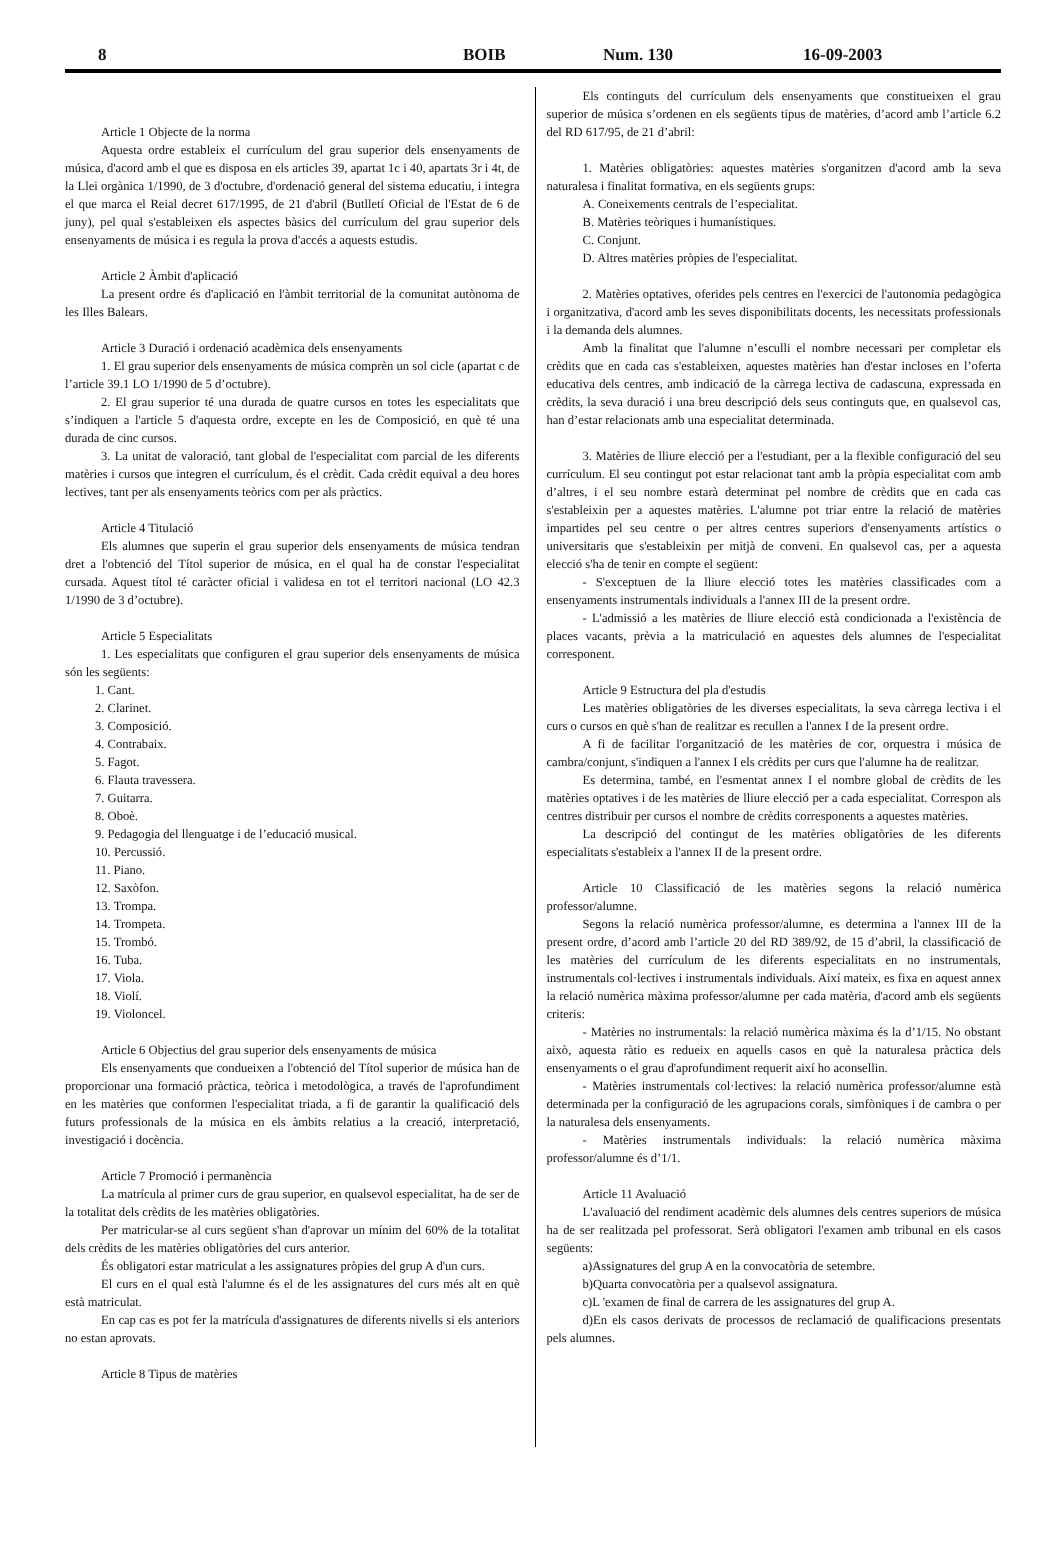8 BOIB Num. 130 16-09-2003
Article 1 Objecte de la norma
Aquesta ordre estableix el currículum del grau superior dels ensenyaments de música, d'acord amb el que es disposa en els articles 39, apartat 1c i 40, apartats 3r i 4t, de la Llei orgànica 1/1990, de 3 d'octubre, d'ordenació general del sistema educatiu, i integra el que marca el Reial decret 617/1995, de 21 d'abril (Butlletí Oficial de l'Estat de 6 de juny), pel qual s'estableixen els aspectes bàsics del currículum del grau superior dels ensenyaments de música i es regula la prova d'accés a aquests estudis.
Article 2 Àmbit d'aplicació
La present ordre és d'aplicació en l'àmbit territorial de la comunitat autònoma de les Illes Balears.
Article 3 Duració i ordenació acadèmica dels ensenyaments
1. El grau superior dels ensenyaments de música comprèn un sol cicle (apartat c de l’article 39.1 LO 1/1990 de 5 d’octubre).
2. El grau superior té una durada de quatre cursos en totes les especialitats que s’indiquen a l'article 5 d'aquesta ordre, excepte en les de Composició, en què té una durada de cinc cursos.
3. La unitat de valoració, tant global de l'especialitat com parcial de les diferents matèries i cursos que integren el currículum, és el crèdit. Cada crèdit equival a deu hores lectives, tant per als ensenyaments teòrics com per als pràctics.
Article 4 Titulació
Els alumnes que superin el grau superior dels ensenyaments de música tendran dret a l'obtenció del Títol superior de música, en el qual ha de constar l'especialitat cursada. Aquest títol té caràcter oficial i validesa en tot el territori nacional (LO 42.3 1/1990 de 3 d’octubre).
Article 5 Especialitats
1. Les especialitats que configuren el grau superior dels ensenyaments de música són les següents:
1. Cant.
2. Clarinet.
3. Composició.
4. Contrabaix.
5. Fagot.
6. Flauta travessera.
7. Guitarra.
8. Oboè.
9. Pedagogia del llenguatge i de l’educació musical.
10. Percussió.
11. Piano.
12. Saxòfon.
13. Trompa.
14. Trompeta.
15. Trombó.
16. Tuba.
17. Viola.
18. Violí.
19. Violoncel.
Article 6 Objectius del grau superior dels ensenyaments de música
Els ensenyaments que condueixen a l'obtenció del Títol superior de música han de proporcionar una formació pràctica, teòrica i metodològica, a través de l'aprofundiment en les matèries que conformen l'especialitat triada, a fi de garantir la qualificació dels futurs professionals de la música en els àmbits relatius a la creació, interpretació, investigació i docència.
Article 7 Promoció i permanència
La matrícula al primer curs de grau superior, en qualsevol especialitat, ha de ser de la totalitat dels crèdits de les matèries obligatòries.
Per matricular-se al curs següent s'han d'aprovar un mínim del 60% de la totalitat dels crèdits de les matèries obligatòries del curs anterior.
És obligatori estar matriculat a les assignatures pròpies del grup A d'un curs.
El curs en el qual està l'alumne és el de les assignatures del curs més alt en què està matriculat.
En cap cas es pot fer la matrícula d'assignatures de diferents nivells si els anteriors no estan aprovats.
Article 8 Tipus de matèries
Els continguts del currículum dels ensenyaments que constitueixen el grau superior de música s’ordenen en els següents tipus de matèries, d’acord amb l’article 6.2 del RD 617/95, de 21 d’abril:
1. Matèries obligatòries: aquestes matèries s'organitzen d'acord amb la seva naturalesa i finalitat formativa, en els següents grups:
A. Coneixements centrals de l’especialitat.
B. Matèries teòriques i humanístiques.
C. Conjunt.
D. Altres matèries pròpies de l'especialitat.
2. Matèries optatives, oferides pels centres en l'exercici de l'autonomia pedagògica i organitzativa, d'acord amb les seves disponibilitats docents, les necessitats professionals i la demanda dels alumnes.
Amb la finalitat que l'alumne n’esculli el nombre necessari per completar els crèdits que en cada cas s'estableixen, aquestes matèries han d'estar incloses en l’oferta educativa dels centres, amb indicació de la càrrega lectiva de cadascuna, expressada en crèdits, la seva duració i una breu descripció dels seus continguts que, en qualsevol cas, han d’estar relacionats amb una especialitat determinada.
3. Matèries de lliure elecció per a l'estudiant, per a la flexible configuració del seu currículum. El seu contingut pot estar relacionat tant amb la pròpia especialitat com amb d’altres, i el seu nombre estarà determinat pel nombre de crèdits que en cada cas s'estableixin per a aquestes matèries. L'alumne pot triar entre la relació de matèries impartides pel seu centre o per altres centres superiors d'ensenyaments artístics o universitaris que s'estableixin per mitjà de conveni. En qualsevol cas, per a aquesta elecció s'ha de tenir en compte el següent:
- S'exceptuen de la lliure elecció totes les matèries classificades com a ensenyaments instrumentals individuals a l'annex III de la present ordre.
- L'admissió a les matèries de lliure elecció està condicionada a l'existència de places vacants, prèvia a la matriculació en aquestes dels alumnes de l'especialitat corresponent.
Article 9 Estructura del pla d'estudis
Les matèries obligatòries de les diverses especialitats, la seva càrrega lectiva i el curs o cursos en què s'han de realitzar es recullen a l'annex I de la present ordre.
A fi de facilitar l'organització de les matèries de cor, orquestra i música de cambra/conjunt, s'indiquen a l'annex I els crèdits per curs que l'alumne ha de realitzar.
Es determina, també, en l'esmentat annex I el nombre global de crèdits de les matèries optatives i de les matèries de lliure elecció per a cada especialitat. Correspon als centres distribuir per cursos el nombre de crèdits corresponents a aquestes matèries.
La descripció del contingut de les matèries obligatòries de les diferents especialitats s'estableix a l'annex II de la present ordre.
Article 10 Classificació de les matèries segons la relació numèrica professor/alumne.
Segons la relació numèrica professor/alumne, es determina a l'annex III de la present ordre, d’acord amb l’article 20 del RD 389/92, de 15 d’abril, la classificació de les matèries del currículum de les diferents especialitats en no instrumentals, instrumentals col·lectives i instrumentals individuals. Així mateix, es fixa en aquest annex la relació numèrica màxima professor/alumne per cada matèria, d'acord amb els següents criteris:
- Matèries no instrumentals: la relació numèrica màxima és la d’1/15. No obstant això, aquesta ràtio es redueix en aquells casos en què la naturalesa pràctica dels ensenyaments o el grau d'aprofundiment requerit així ho aconsellin.
- Matèries instrumentals col·lectives: la relació numèrica professor/alumne està determinada per la configuració de les agrupacions corals, simfòniques i de cambra o per la naturalesa dels ensenyaments.
- Matèries instrumentals individuals: la relació numèrica màxima professor/alumne és d’1/1.
Article 11 Avaluació
L'avaluació del rendiment acadèmic dels alumnes dels centres superiors de música ha de ser realitzada pel professorat. Serà obligatori l'examen amb tribunal en els casos següents:
a)Assignatures del grup A en la convocatòria de setembre.
b)Quarta convocatòria per a qualsevol assignatura.
c)L 'examen de final de carrera de les assignatures del grup A.
d)En els casos derivats de processos de reclamació de qualificacions presentats pels alumnes.